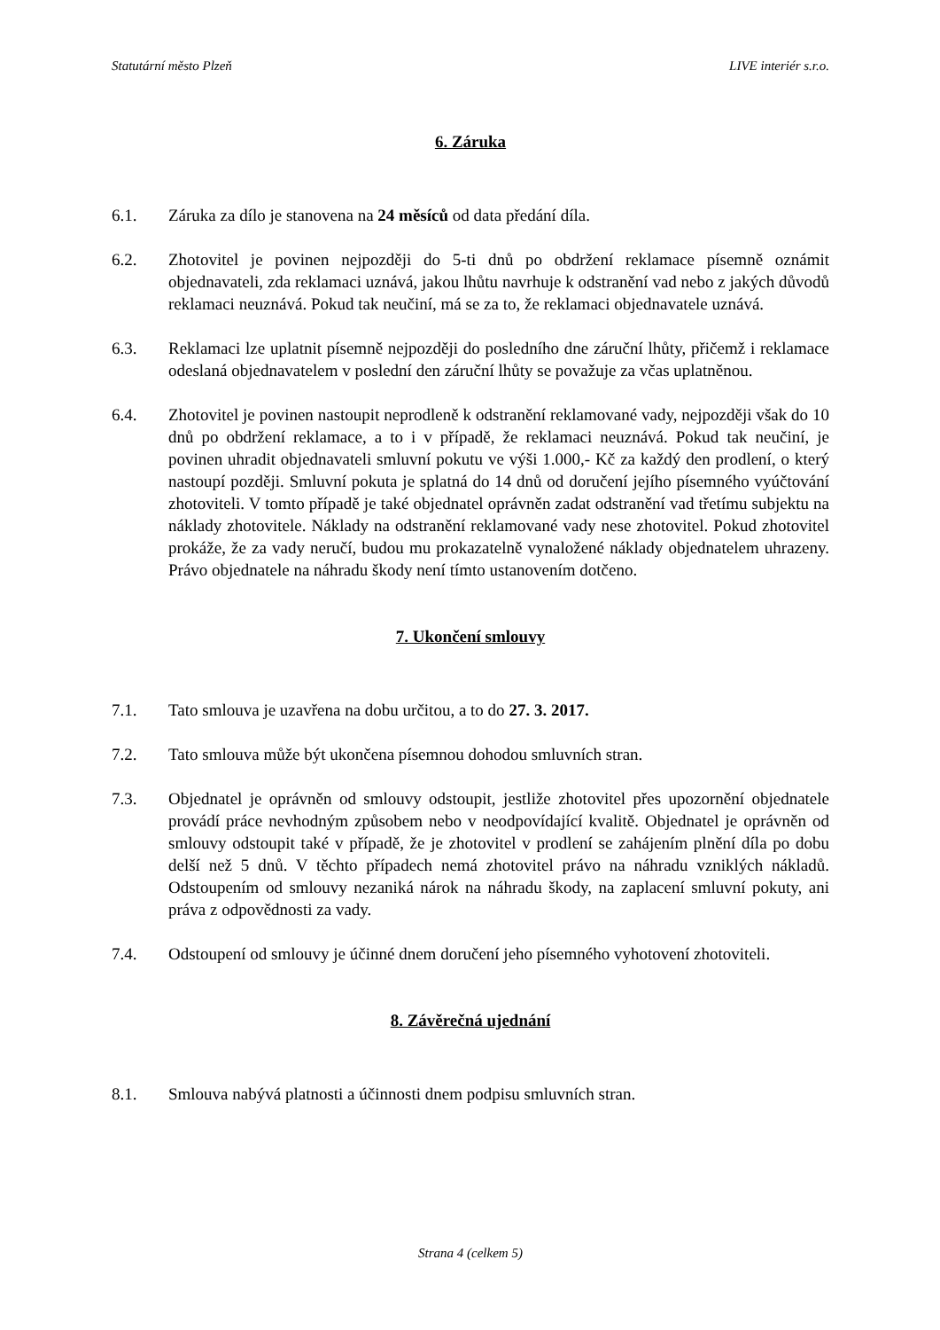Statutární město Plzeň LIVE interiér s.r.o.
6. Záruka
6.1. Záruka za dílo je stanovena na 24 měsíců od data předání díla.
6.2. Zhotovitel je povinen nejpozději do 5-ti dnů po obdržení reklamace písemně oznámit objednavateli, zda reklamaci uznává, jakou lhůtu navrhuje k odstranění vad nebo z jakých důvodů reklamaci neuznává. Pokud tak neučiní, má se za to, že reklamaci objednavatele uznává.
6.3. Reklamaci lze uplatnit písemně nejpozději do posledního dne záruční lhůty, přičemž i reklamace odeslaná objednavatelem v poslední den záruční lhůty se považuje za včas uplatněnou.
6.4. Zhotovitel je povinen nastoupit neprodleně k odstranění reklamované vady, nejpozději však do 10 dnů po obdržení reklamace, a to i v případě, že reklamaci neuznává. Pokud tak neučiní, je povinen uhradit objednavateli smluvní pokutu ve výši 1.000,- Kč za každý den prodlení, o který nastoupí později. Smluvní pokuta je splatná do 14 dnů od doručení jejího písemného vyúčtování zhotoviteli. V tomto případě je také objednatel oprávněn zadat odstranění vad třetímu subjektu na náklady zhotovitele. Náklady na odstranění reklamované vady nese zhotovitel. Pokud zhotovitel prokáže, že za vady neručí, budou mu prokazatelně vynaložené náklady objednatelem uhrazeny. Právo objednatele na náhradu škody není tímto ustanovením dotčeno.
7. Ukončení smlouvy
7.1. Tato smlouva je uzavřena na dobu určitou, a to do 27. 3. 2017.
7.2. Tato smlouva může být ukončena písemnou dohodou smluvních stran.
7.3. Objednatel je oprávněn od smlouvy odstoupit, jestliže zhotovitel přes upozornění objednatele provádí práce nevhodným způsobem nebo v neodpovídající kvalitě. Objednatel je oprávněn od smlouvy odstoupit také v případě, že je zhotovitel v prodlení se zahájením plnění díla po dobu delší než 5 dnů. V těchto případech nemá zhotovitel právo na náhradu vzniklých nákladů. Odstoupením od smlouvy nezaniká nárok na náhradu škody, na zaplacení smluvní pokuty, ani práva z odpovědnosti za vady.
7.4. Odstoupení od smlouvy je účinné dnem doručení jeho písemného vyhotovení zhotoviteli.
8. Závěrečná ujednání
8.1. Smlouva nabývá platnosti a účinnosti dnem podpisu smluvních stran.
Strana 4 (celkem 5)